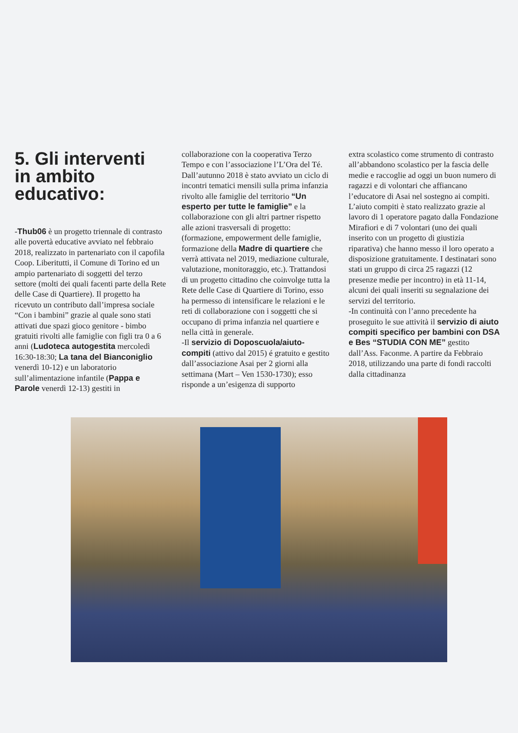5. Gli interventi in ambito educativo:
-Thub06 è un progetto triennale di contrasto alle povertà educative avviato nel febbraio 2018, realizzato in partenariato con il capofila Coop. Liberitutti, il Comune di Torino ed un ampio partenariato di soggetti del terzo settore (molti dei quali facenti parte della Rete delle Case di Quartiere). Il progetto ha ricevuto un contributo dall’impresa sociale “Con i bambini” grazie al quale sono stati attivati due spazi gioco genitore - bimbo gratuiti rivolti alle famiglie con figli tra 0 a 6 anni (Ludoteca autogestita mercoledì 16:30-18:30; La tana del Bianconiglio venerdì 10-12) e un laboratorio sull’alimentazione infantile (Pappa e Parole venerdì 12-13) gestiti in
collaborazione con la cooperativa Terzo Tempo e con l’associazione l’L’Ora del Té. Dall’autunno 2018 è stato avviato un ciclo di incontri tematici mensili sulla prima infanzia rivolto alle famiglie del territorio “Un esperto per tutte le famiglie” e la collaborazione con gli altri partner rispetto alle azioni trasversali di progetto: (formazione, empowerment delle famiglie, formazione della Madre di quartiere che verrà attivata nel 2019, mediazione culturale, valutazione, monitoraggio, etc.). Trattandosi di un progetto cittadino che coinvolge tutta la Rete delle Case di Quartiere di Torino, esso ha permesso di intensificare le relazioni e le reti di collaborazione con i soggetti che si occupano di prima infanzia nel quartiere e nella città in generale.
-Il servizio di Doposcuola/aiuto-compiti (attivo dal 2015) é gratuito e gestito dall’associazione Asai per 2 giorni alla settimana (Mart – Ven 1530-1730); esso risponde a un’esigenza di supporto
extra scolastico come strumento di contrasto all’abbandono scolastico per la fascia delle medie e raccoglie ad oggi un buon numero di ragazzi e di volontari che affiancano l’educatore di Asai nel sostegno ai compiti. L’aiuto compiti è stato realizzato grazie al lavoro di 1 operatore pagato dalla Fondazione Mirafiori e di 7 volontari (uno dei quali inserito con un progetto di giustizia riparativa) che hanno messo il loro operato a disposizione gratuitamente. I destinatari sono stati un gruppo di circa 25 ragazzi (12 presenze medie per incontro) in età 11-14, alcuni dei quali inseriti su segnalazione dei servizi del territorio.
-In continuità con l’anno precedente ha proseguito le sue attività il servizio di aiuto compiti specifico per bambini con DSA e Bes “STUDIA CON ME” gestito dall’Ass. Faconme. A partire da Febbraio 2018, utilizzando una parte di fondi raccolti dalla cittadinanza